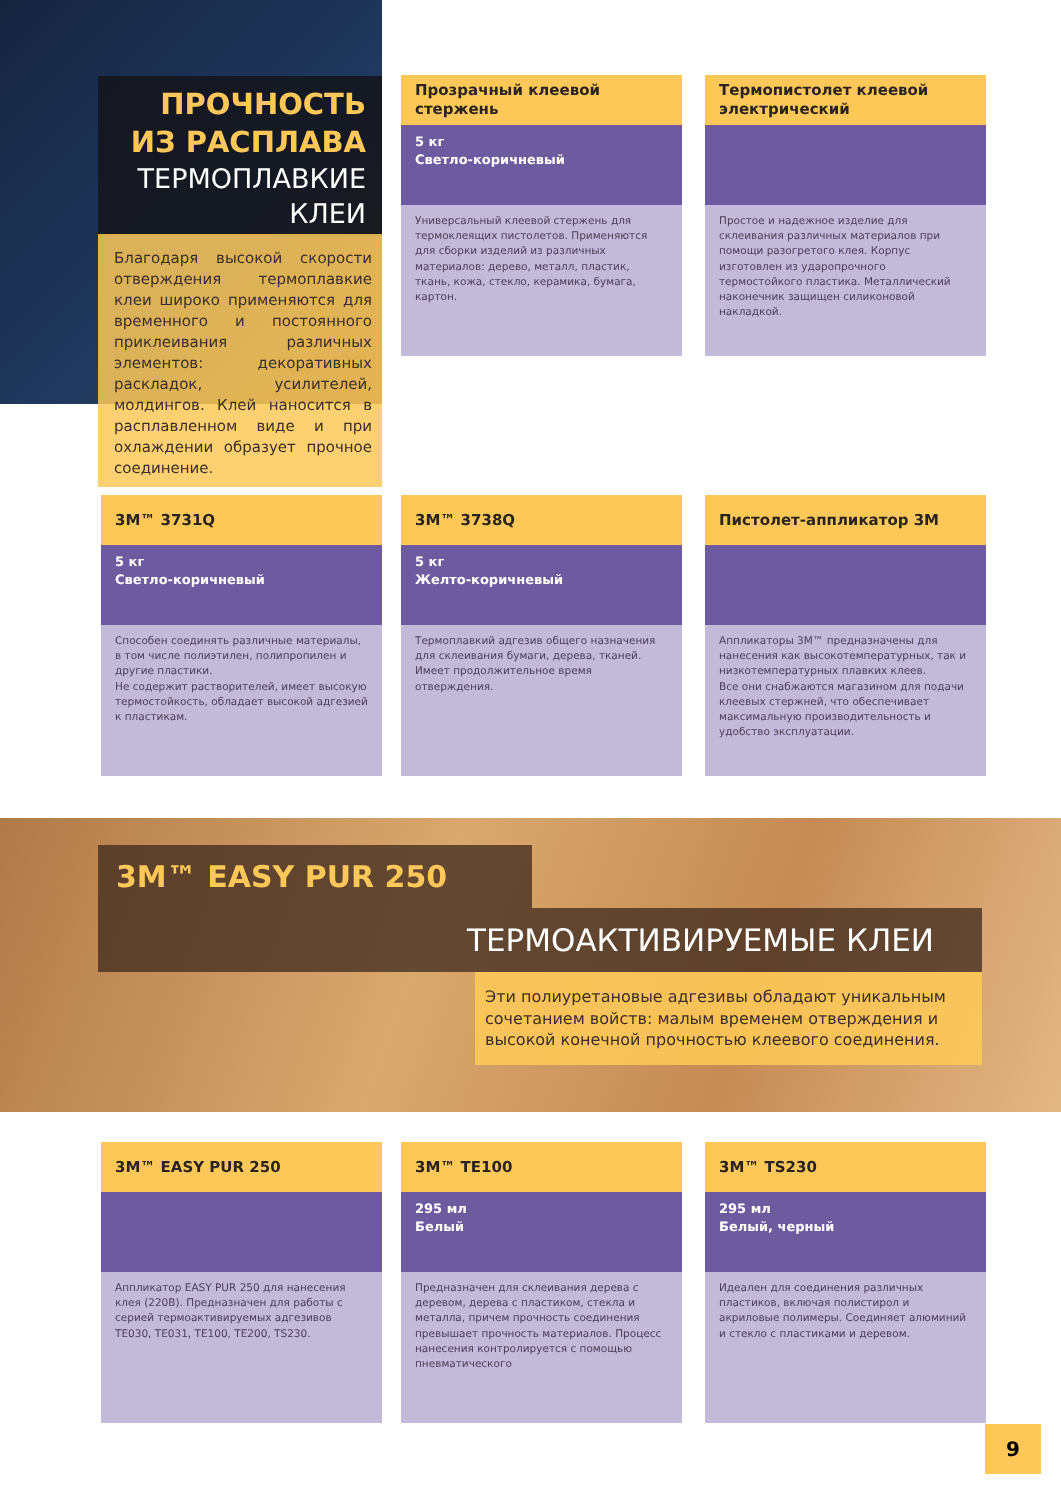ПРОЧНОСТЬ
ИЗ РАСПЛАВА
ТЕРМОПЛАВКИЕ
КЛЕИ
Прозрачный клеевой стержень
5 кг
Светло-коричневый
Универсальный клеевой стержень для термоклеящих пистолетов. Применяются для сборки изделий из различных материалов: дерево, металл, пластик, ткань, кожа, стекло, керамика, бумага, картон.
Термопистолет клеевой электрический
Простое и надежное изделие для склеивания различных материалов при помощи разогретого клея. Корпус изготовлен из ударопрочного термостойкого пластика. Металлический наконечник защищен силиконовой накладкой.
Благодаря высокой скорости отверждения термоплавкие клеи широко применяются для временного и постоянного приклеивания различных элементов: декоративных раскладок, усилителей, молдингов. Клей наносится в расплавленном виде и при охлаждении образует прочное соединение.
3M™ 3731Q
5 кг
Светло-коричневый
Способен соединять различные материалы, в том числе полиэтилен, полипропилен и другие пластики.
Не содержит растворителей, имеет высокую термостойкость, обладает высокой адгезией к пластикам.
3M™ 3738Q
5 кг
Желто-коричневый
Термоплавкий адгезив общего назначения для склеивания бумаги, дерева, тканей. Имеет продолжительное время отверждения.
Пистолет-аппликатор 3M
Аппликаторы 3M™ предназначены для нанесения как высокотемпературных, так и низкотемпературных плавких клеев.
Все они снабжаются магазином для подачи клеевых стержней, что обеспечивает максимальную производительность и удобство эксплуатации.
3M™ EASY PUR 250
ТЕРМОАКТИВИРУЕМЫЕ КЛЕИ
Эти полиуретановые адгезивы обладают уникальным сочетанием войств: малым временем отверждения и высокой конечной прочностью клеевого соединения.
3M™ EASY PUR 250
Аппликатор EASY PUR 250 для нанесения клея (220В). Предназначен для работы с серией термоактивируемых адгезивов TE030, TE031, TE100, TE200, TS230.
3M™ TE100
295 мл
Белый
Предназначен для склеивания дерева с деревом, дерева с пластиком, стекла и металла, причем прочность соединения превышает прочность материалов. Процесс нанесения контролируется с помощью пневматического
3M™ TS230
295 мл
Белый, черный
Идеален для соединения различных пластиков, включая полистирол и акриловые полимеры. Соединяет алюминий и стекло с пластиками и деревом.
9